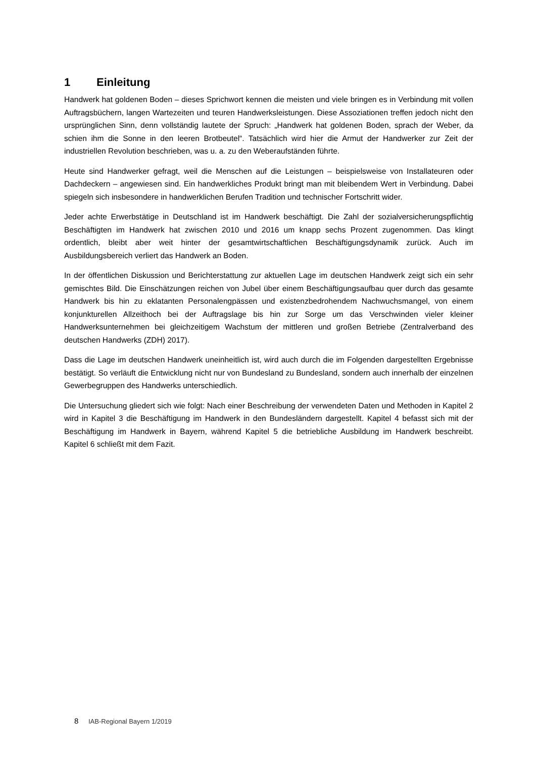1 Einleitung
Handwerk hat goldenen Boden – dieses Sprichwort kennen die meisten und viele bringen es in Verbindung mit vollen Auftragsbüchern, langen Wartezeiten und teuren Handwerksleistungen. Diese Assoziationen treffen jedoch nicht den ursprünglichen Sinn, denn vollständig lautete der Spruch: „Handwerk hat goldenen Boden, sprach der Weber, da schien ihm die Sonne in den leeren Brotbeutel“. Tatsächlich wird hier die Armut der Handwerker zur Zeit der industriellen Revolution beschrieben, was u. a. zu den Weberaufständen führte.
Heute sind Handwerker gefragt, weil die Menschen auf die Leistungen – beispielsweise von Installateuren oder Dachdeckern – angewiesen sind. Ein handwerkliches Produkt bringt man mit bleibendem Wert in Verbindung. Dabei spiegeln sich insbesondere in handwerklichen Berufen Tradition und technischer Fortschritt wider.
Jeder achte Erwerbstätige in Deutschland ist im Handwerk beschäftigt. Die Zahl der sozialversicherungspflichtig Beschäftigten im Handwerk hat zwischen 2010 und 2016 um knapp sechs Prozent zugenommen. Das klingt ordentlich, bleibt aber weit hinter der gesamtwirtschaftlichen Beschäftigungsdynamik zurück. Auch im Ausbildungsbereich verliert das Handwerk an Boden.
In der öffentlichen Diskussion und Berichterstattung zur aktuellen Lage im deutschen Handwerk zeigt sich ein sehr gemischtes Bild. Die Einschätzungen reichen von Jubel über einem Beschäftigungsaufbau quer durch das gesamte Handwerk bis hin zu eklatanten Personalengpässen und existenzbedrohendem Nachwuchsmangel, von einem konjunkturellen Allzeithoch bei der Auftragslage bis hin zur Sorge um das Verschwinden vieler kleiner Handwerksunternehmen bei gleichzeitigem Wachstum der mittleren und großen Betriebe (Zentralverband des deutschen Handwerks (ZDH) 2017).
Dass die Lage im deutschen Handwerk uneinheitlich ist, wird auch durch die im Folgenden dargestellten Ergebnisse bestätigt. So verläuft die Entwicklung nicht nur von Bundesland zu Bundesland, sondern auch innerhalb der einzelnen Gewerbegruppen des Handwerks unterschiedlich.
Die Untersuchung gliedert sich wie folgt: Nach einer Beschreibung der verwendeten Daten und Methoden in Kapitel 2 wird in Kapitel 3 die Beschäftigung im Handwerk in den Bundesländern dargestellt. Kapitel 4 befasst sich mit der Beschäftigung im Handwerk in Bayern, während Kapitel 5 die betriebliche Ausbildung im Handwerk beschreibt. Kapitel 6 schließt mit dem Fazit.
8 IAB-Regional Bayern 1/2019